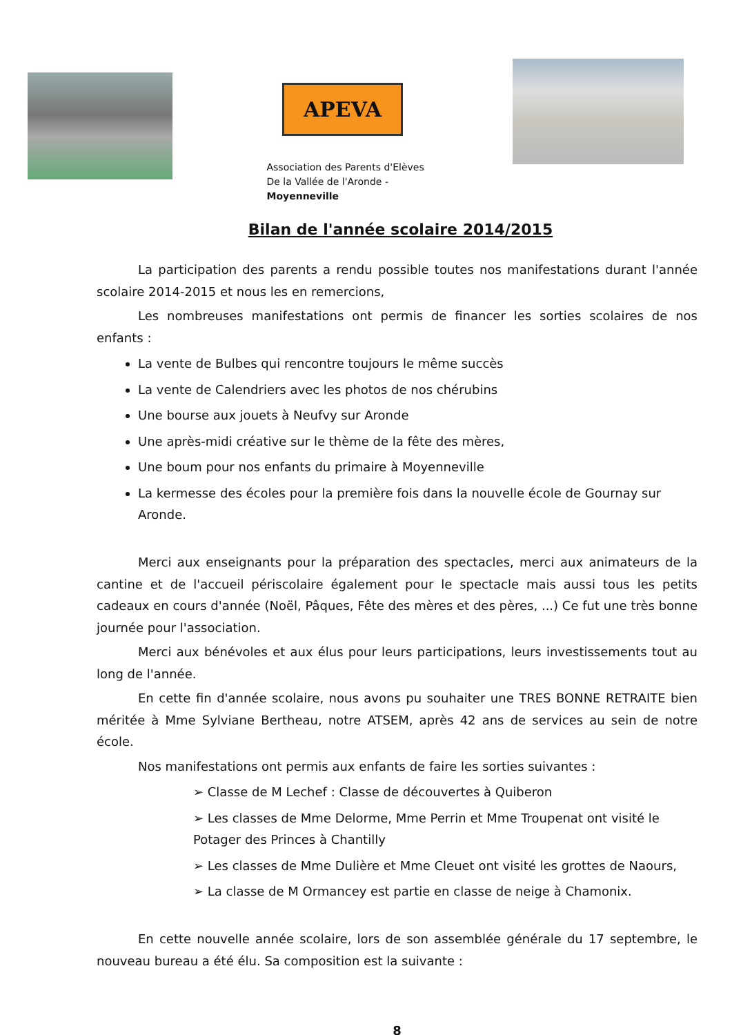APEVA
Association des Parents d'Elèves
De la Vallée de l'Aronde - Moyenneville
Bilan de l'année scolaire 2014/2015
La participation des parents a rendu possible toutes nos manifestations durant l'année scolaire 2014-2015 et nous les en remercions,
Les nombreuses manifestations ont permis de financer les sorties scolaires de nos enfants :
La vente de Bulbes qui rencontre toujours le même succès
La vente de Calendriers avec les photos de nos chérubins
Une bourse aux jouets à Neufvy sur Aronde
Une après-midi créative sur le thème de la fête des mères,
Une boum pour nos enfants du primaire à Moyenneville
La kermesse des écoles pour la première fois dans la nouvelle école de Gournay sur Aronde.
Merci aux enseignants pour la préparation des spectacles, merci aux animateurs de la cantine et de l'accueil périscolaire également pour le spectacle mais aussi tous les petits cadeaux en cours d'année (Noël, Pâques, Fête des mères et des pères, ...) Ce fut une très bonne journée pour l'association.
Merci aux bénévoles et aux élus pour leurs participations, leurs investissements tout au long de l'année.
En cette fin d'année scolaire, nous avons pu souhaiter une TRES BONNE RETRAITE bien méritée à Mme Sylviane Bertheau, notre ATSEM, après 42 ans de services au sein de notre école.
Nos manifestations ont permis aux enfants de faire les sorties suivantes :
➢ Classe de M Lechef : Classe de découvertes à Quiberon
➢ Les classes de Mme Delorme, Mme Perrin et Mme Troupenat ont visité le Potager des Princes à Chantilly
➢ Les classes de Mme Dulière et Mme Cleuet ont visité les grottes de Naours,
➢ La classe de M Ormancey est partie en classe de neige à Chamonix.
En cette nouvelle année scolaire, lors de son assemblée générale du 17 septembre, le nouveau bureau a été élu. Sa composition est la suivante :
8